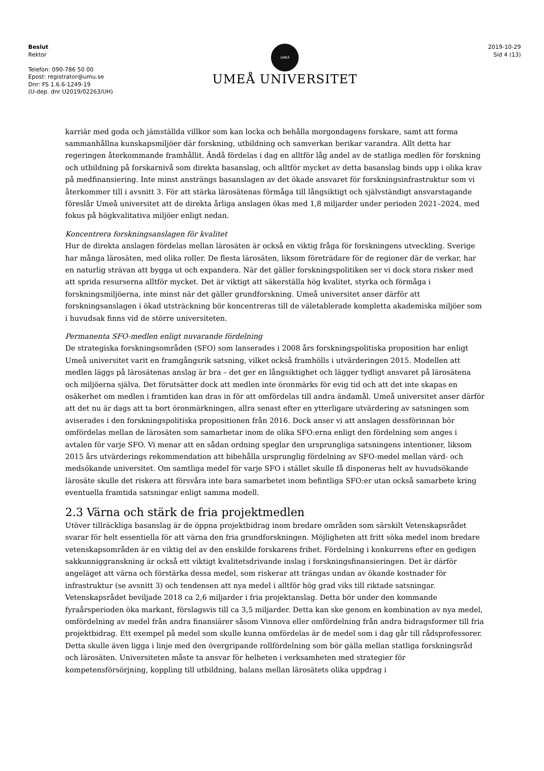Beslut
Rektor
Telefon: 090-786 50 00
Epost: registrator@umu.se
Dnr: FS 1.6.6-1249-19
(U-dep. dnr U2019/02263/UH)
UMEÅ
UMEÅ UNIVERSITET
2019-10-29
Sid 4 (13)
karriär med goda och jämställda villkor som kan locka och behålla morgondagens forskare, samt att forma sammanhållna kunskapsmiljöer där forskning, utbildning och samverkan berikar varandra. Allt detta har regeringen återkommande framhållit. Ändå fördelas i dag en alltför låg andel av de statliga medlen för forskning och utbildning på forskarnivå som direkta basanslag, och alltför mycket av detta basanslag binds upp i olika krav på medfinansiering. Inte minst ansträngs basanslagen av det ökade ansvaret för forskningsinfrastruktur som vi återkommer till i avsnitt 3. För att stärka lärosätenas förmåga till långsiktigt och självständigt ansvarstagande föreslår Umeå universitet att de direkta årliga anslagen ökas med 1,8 miljarder under perioden 2021–2024, med fokus på högkvalitativa miljöer enligt nedan.
Koncentrera forskningsanslagen för kvalitet
Hur de direkta anslagen fördelas mellan lärosäten är också en viktig fråga för forskningens utveckling. Sverige har många lärosäten, med olika roller. De flesta lärosäten, liksom företrädare för de regioner där de verkar, har en naturlig strävan att bygga ut och expandera. När det gäller forskningspolitiken ser vi dock stora risker med att sprida resurserna alltför mycket. Det är viktigt att säkerställa hög kvalitet, styrka och förmåga i forskningsmiljöerna, inte minst när det gäller grundforskning. Umeå universitet anser därför att forskningsanslagen i ökad utsträckning bör koncentreras till de väletablerade kompletta akademiska miljöer som i huvudsak finns vid de större universiteten.
Permanenta SFO-medlen enligt nuvarande fördelning
De strategiska forskningsområden (SFO) som lanserades i 2008 års forskningspolitiska proposition har enligt Umeå universitet varit en framgångsrik satsning, vilket också framhölls i utvärderingen 2015. Modellen att medlen läggs på lärosätenas anslag är bra – det ger en långsiktighet och lägger tydligt ansvaret på lärosätena och miljöerna själva. Det förutsätter dock att medlen inte öronmärks för evig tid och att det inte skapas en osäkerhet om medlen i framtiden kan dras in för att omfördelas till andra ändamål. Umeå universitet anser därför att det nu är dags att ta bort öronmärkningen, allra senast efter en ytterligare utvärdering av satsningen som aviserades i den forskningspolitiska propositionen från 2016. Dock anser vi att anslagen dessförinnan bör omfördelas mellan de lärosäten som samarbetar inom de olika SFO:erna enligt den fördelning som anges i avtalen för varje SFO. Vi menar att en sådan ordning speglar den ursprungliga satsningens intentioner, liksom 2015 års utvärderings rekommendation att bibehålla ursprunglig fördelning av SFO-medel mellan värd- och medsökande universitet. Om samtliga medel för varje SFO i stället skulle få disponeras helt av huvudsökande lärosäte skulle det riskera att försvåra inte bara samarbetet inom befintliga SFO:er utan också samarbete kring eventuella framtida satsningar enligt samma modell.
2.3 Värna och stärk de fria projektmedlen
Utöver tillräckliga basanslag är de öppna projektbidrag inom bredare områden som särskilt Vetenskapsrådet svarar för helt essentiella för att värna den fria grundforskningen. Möjligheten att fritt söka medel inom bredare vetenskapsområden är en viktig del av den enskilde forskarens frihet. Fördelning i konkurrens efter en gedigen sakkunniggranskning är också ett viktigt kvalitetsdrivande inslag i forskningsfinansieringen. Det är därför angeläget att värna och förstärka dessa medel, som riskerar att trängas undan av ökande kostnader för infrastruktur (se avsnitt 3) och tendensen att nya medel i alltför hög grad viks till riktade satsningar. Vetenskapsrådet beviljade 2018 ca 2,6 miljarder i fria projektanslag. Detta bör under den kommande fyraårsperioden öka markant, förslagsvis till ca 3,5 miljarder. Detta kan ske genom en kombination av nya medel, omfördelning av medel från andra finansiärer såsom Vinnova eller omfördelning från andra bidragsformer till fria projektbidrag. Ett exempel på medel som skulle kunna omfördelas är de medel som i dag går till rådsprofessorer. Detta skulle även ligga i linje med den övergripande rollfördelning som bör gälla mellan statliga forskningsråd och lärosäten. Universiteten måste ta ansvar för helheten i verksamheten med strategier för kompetensförsörjning, koppling till utbildning, balans mellan lärosätets olika uppdrag i